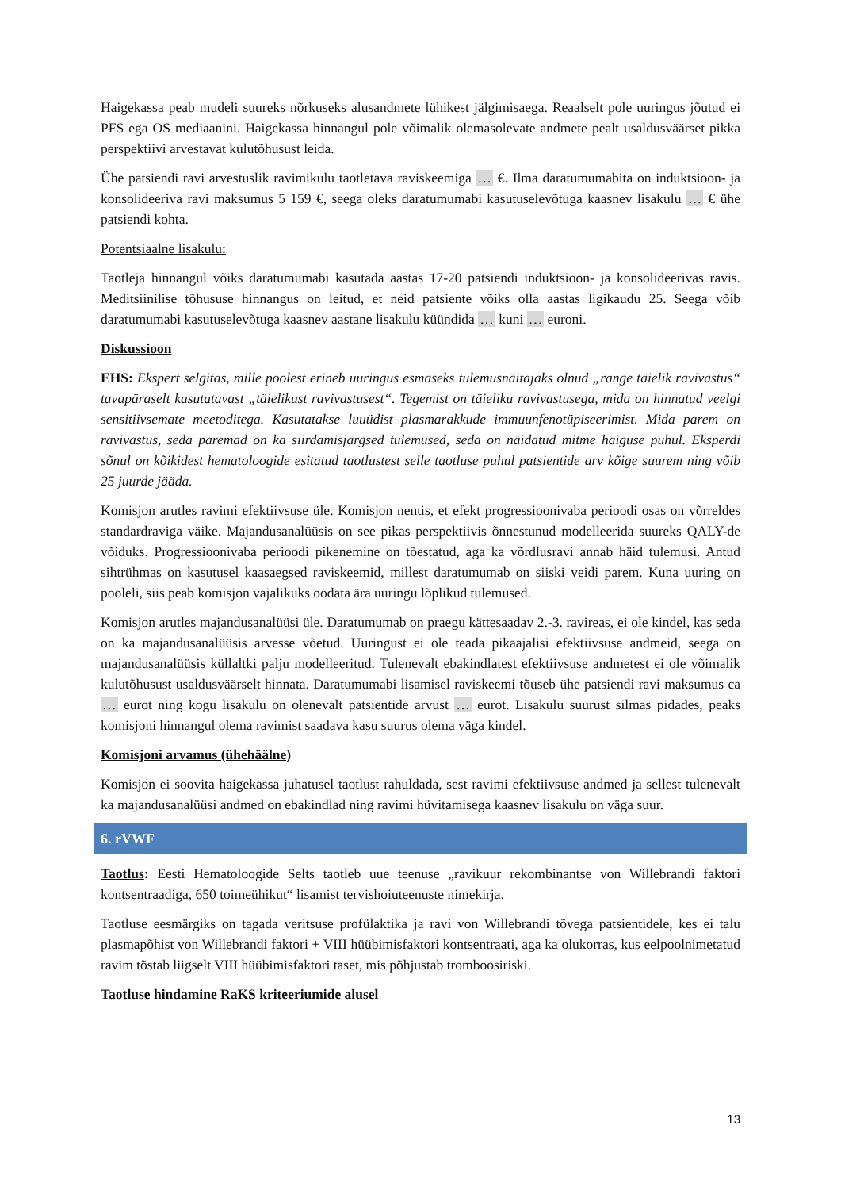Haigekassa peab mudeli suureks nõrkuseks alusandmete lühikest jälgimisaega. Reaalselt pole uuringus jõutud ei PFS ega OS mediaanini. Haigekassa hinnangul pole võimalik olemasolevate andmete pealt usaldusväärset pikka perspektiivi arvestavat kulutõhusust leida.
Ühe patsiendi ravi arvestuslik ravimikulu taotletava raviskeemiga … €. Ilma daratumumabita on induktsioon- ja konsolideeriva ravi maksumus 5 159 €, seega oleks daratumumabi kasutuselevõtuga kaasnev lisakulu … € ühe patsiendi kohta.
Potentsiaalne lisakulu:
Taotleja hinnangul võiks daratumumabi kasutada aastas 17-20 patsiendi induktsioon- ja konsolideerivas ravis. Meditsiinilise tõhususe hinnangus on leitud, et neid patsiente võiks olla aastas ligikaudu 25. Seega võib daratumumabi kasutuselevõtuga kaasnev aastane lisakulu küündida … kuni … euroni.
Diskussioon
EHS: Ekspert selgitas, mille poolest erineb uuringus esmaseks tulemusnäitajaks olnud „range täielik ravivastus“ tavapäraselt kasutatavast „täielikust ravivastusest“. Tegemist on täieliku ravivastusega, mida on hinnatud veelgi sensitiivsemate meetoditega. Kasutatakse luuüdist plasmarakkude immuunfenotüpiseerimist. Mida parem on ravivastus, seda paremad on ka siirdamisjärgsed tulemused, seda on näidatud mitme haiguse puhul. Eksperdi sõnul on kõikidest hematoloogide esitatud taotlustest selle taotluse puhul patsientide arv kõige suurem ning võib 25 juurde jääda.
Komisjon arutles ravimi efektiivsuse üle. Komisjon nentis, et efekt progressioonivaba perioodi osas on võrreldes standardraviga väike. Majandusanalüüsis on see pikas perspektiivis õnnestunud modelleerida suureks QALY-de võiduks. Progressioonivaba perioodi pikenemine on tõestatud, aga ka võrdlusravi annab häid tulemusi. Antud sihtrühmas on kasutusel kaasaegsed raviskeemid, millest daratumumab on siiski veidi parem. Kuna uuring on pooleli, siis peab komisjon vajalikuks oodata ära uuringu lõplikud tulemused.
Komisjon arutles majandusanalüüsi üle. Daratumumab on praegu kättesaadav 2.-3. ravireas, ei ole kindel, kas seda on ka majandusanalüüsis arvesse võetud. Uuringust ei ole teada pikaajalisi efektiivsuse andmeid, seega on majandusanalüüsis küllaltki palju modelleeritud. Tulenevalt ebakindlatest efektiivsuse andmetest ei ole võimalik kulutõhusust usaldusväärselt hinnata. Daratumumabi lisamisel raviskeemi tõuseb ühe patsiendi ravi maksumus ca … eurot ning kogu lisakulu on olenevalt patsientide arvust … eurot. Lisakulu suurust silmas pidades, peaks komisjoni hinnangul olema ravimist saadava kasu suurus olema väga kindel.
Komisjoni arvamus (ühehäälne)
Komisjon ei soovita haigekassa juhatusel taotlust rahuldada, sest ravimi efektiivsuse andmed ja sellest tulenevalt ka majandusanalüüsi andmed on ebakindlad ning ravimi hüvitamisega kaasnev lisakulu on väga suur.
6. rVWF
Taotlus: Eesti Hematoloogide Selts taotleb uue teenuse „ravikuur rekombinantse von Willebrandi faktori kontsentraadiga, 650 toimeühikut“ lisamist tervishoiuteenuste nimekirja.
Taotluse eesmärgiks on tagada veritsuse profülaktika ja ravi von Willebrandi tõvega patsientidele, kes ei talu plasmapõhist von Willebrandi faktori + VIII hüübimisfaktori kontsentraati, aga ka olukorras, kus eelpoolnimetatud ravim tõstab liigselt VIII hüübimisfaktori taset, mis põhjustab tromboosiriski.
Taotluse hindamine RaKS kriteeriumide alusel
13